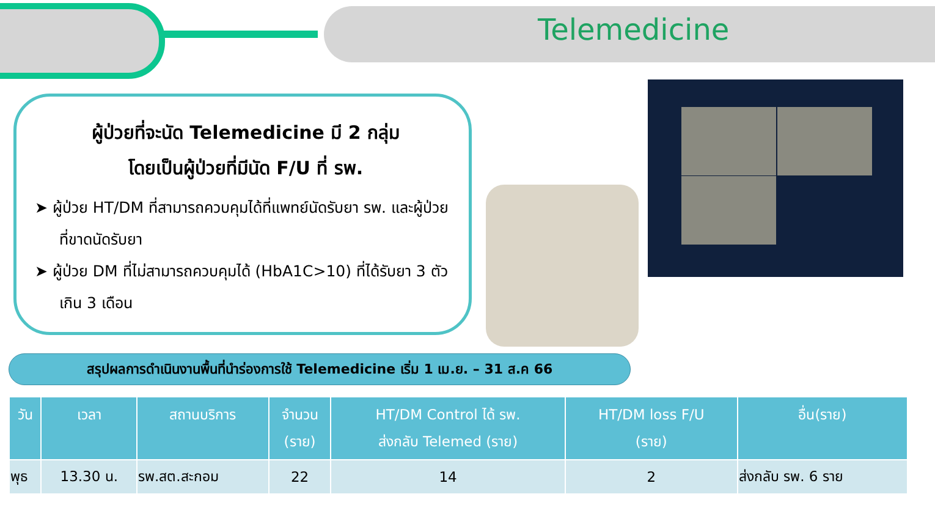Telemedicine
ผู้ป่วยที่จะนัด Telemedicine มี 2 กลุ่ม
โดยเป็นผู้ป่วยที่มีนัด F/U ที่ รพ.
➤ ผู้ป่วย HT/DM ที่สามารถควบคุมได้ที่แพทย์นัดรับยา รพ. และผู้ป่วยที่ขาดนัดรับยา
➤ ผู้ป่วย DM ที่ไม่สามารถควบคุมได้ (HbA1C>10) ที่ได้รับยา 3 ตัว เกิน 3 เดือน
สรุปผลการดำเนินงานพื้นที่นำร่องการใช้ Telemedicine เริ่ม 1 เม.ย. – 31 ส.ค 66
| วัน | เวลา | สถานบริการ | จำนวน (ราย) | HT/DM Control ได้ รพ. ส่งกลับ Telemed (ราย) | HT/DM loss F/U (ราย) | อื่น(ราย) |
| --- | --- | --- | --- | --- | --- | --- |
| พุธ | 13.30 น. | รพ.สต.สะกอม | 22 | 14 | 2 | ส่งกลับ รพ. 6 ราย |